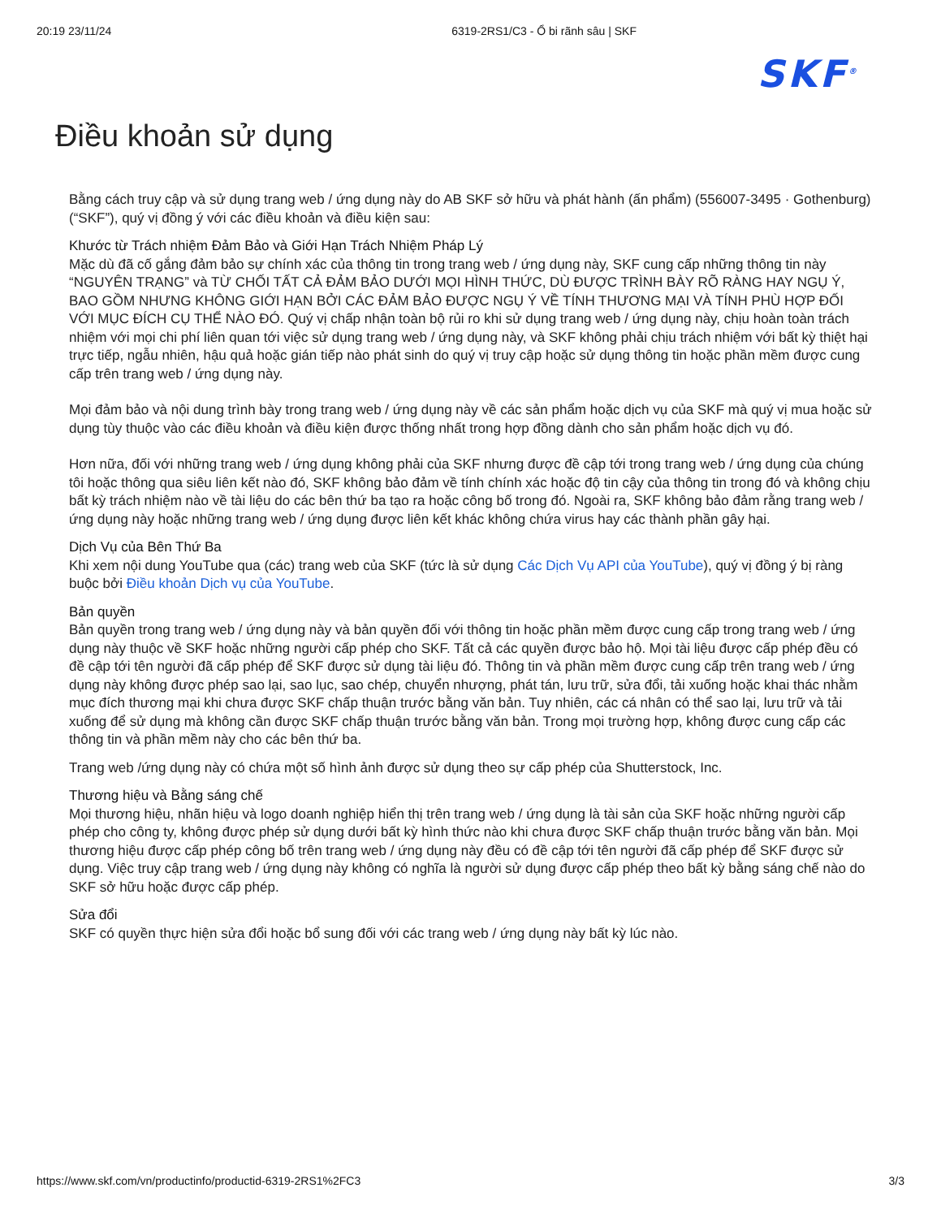20:19 23/11/24 6319-2RS1/C3 - Ổ bi rãnh sâu | SKF
SKF<sup>®</sup>
Điều khoản sử dụng
Bằng cách truy cập và sử dụng trang web / ứng dụng này do AB SKF sở hữu và phát hành (ấn phẩm) (556007-3495 · Gothenburg) (“SKF”), quý vị đồng ý với các điều khoản và điều kiện sau:
Khước từ Trách nhiệm Đảm Bảo và Giới Hạn Trách Nhiệm Pháp Lý
Mặc dù đã cố gắng đảm bảo sự chính xác của thông tin trong trang web / ứng dụng này, SKF cung cấp những thông tin này “NGUYÊN TRẠNG” và TỪ CHỐI TẤT CẢ ĐẢM BẢO DƯỚI MỌI HÌNH THỨC, DÙ ĐƯỢC TRÌNH BÀY RÕ RÀNG HAY NGỤ Ý, BAO GỒM NHƯNG KHÔNG GIỚI HẠN BỞI CÁC ĐẢM BẢO ĐƯỢC NGỤ Ý VỀ TÍNH THƯƠNG MẠI VÀ TÍNH PHÙ HỢP ĐỐI VỚI MỤC ĐÍCH CỤ THỂ NÀO ĐÓ. Quý vị chấp nhận toàn bộ rủi ro khi sử dụng trang web / ứng dụng này, chịu hoàn toàn trách nhiệm với mọi chi phí liên quan tới việc sử dụng trang web / ứng dụng này, và SKF không phải chịu trách nhiệm với bất kỳ thiệt hại trực tiếp, ngẫu nhiên, hậu quả hoặc gián tiếp nào phát sinh do quý vị truy cập hoặc sử dụng thông tin hoặc phần mềm được cung cấp trên trang web / ứng dụng này.
Mọi đảm bảo và nội dung trình bày trong trang web / ứng dụng này về các sản phẩm hoặc dịch vụ của SKF mà quý vị mua hoặc sử dụng tùy thuộc vào các điều khoản và điều kiện được thống nhất trong hợp đồng dành cho sản phẩm hoặc dịch vụ đó.
Hơn nữa, đối với những trang web / ứng dụng không phải của SKF nhưng được đề cập tới trong trang web / ứng dụng của chúng tôi hoặc thông qua siêu liên kết nào đó, SKF không bảo đảm về tính chính xác hoặc độ tin cậy của thông tin trong đó và không chịu bất kỳ trách nhiệm nào về tài liệu do các bên thứ ba tạo ra hoặc công bố trong đó. Ngoài ra, SKF không bảo đảm rằng trang web / ứng dụng này hoặc những trang web / ứng dụng được liên kết khác không chứa virus hay các thành phần gây hại.
Dịch Vụ của Bên Thứ Ba
Khi xem nội dung YouTube qua (các) trang web của SKF (tức là sử dụng Các Dịch Vụ API của YouTube), quý vị đồng ý bị ràng buộc bởi Điều khoản Dịch vụ của YouTube.
Bản quyền
Bản quyền trong trang web / ứng dụng này và bản quyền đối với thông tin hoặc phần mềm được cung cấp trong trang web / ứng dụng này thuộc về SKF hoặc những người cấp phép cho SKF. Tất cả các quyền được bảo hộ. Mọi tài liệu được cấp phép đều có đề cập tới tên người đã cấp phép để SKF được sử dụng tài liệu đó. Thông tin và phần mềm được cung cấp trên trang web / ứng dụng này không được phép sao lại, sao lục, sao chép, chuyển nhượng, phát tán, lưu trữ, sửa đổi, tải xuống hoặc khai thác nhằm mục đích thương mại khi chưa được SKF chấp thuận trước bằng văn bản. Tuy nhiên, các cá nhân có thể sao lại, lưu trữ và tải xuống để sử dụng mà không cần được SKF chấp thuận trước bằng văn bản. Trong mọi trường hợp, không được cung cấp các thông tin và phần mềm này cho các bên thứ ba.
Trang web /ứng dụng này có chứa một số hình ảnh được sử dụng theo sự cấp phép của Shutterstock, Inc.
Thương hiệu và Bằng sáng chế
Mọi thương hiệu, nhãn hiệu và logo doanh nghiệp hiển thị trên trang web / ứng dụng là tài sản của SKF hoặc những người cấp phép cho công ty, không được phép sử dụng dưới bất kỳ hình thức nào khi chưa được SKF chấp thuận trước bằng văn bản. Mọi thương hiệu được cấp phép công bố trên trang web / ứng dụng này đều có đề cập tới tên người đã cấp phép để SKF được sử dụng. Việc truy cập trang web / ứng dụng này không có nghĩa là người sử dụng được cấp phép theo bất kỳ bằng sáng chế nào do SKF sở hữu hoặc được cấp phép.
Sửa đổi
SKF có quyền thực hiện sửa đổi hoặc bổ sung đối với các trang web / ứng dụng này bất kỳ lúc nào.
https://www.skf.com/vn/productinfo/productid-6319-2RS1%2FC3 3/3